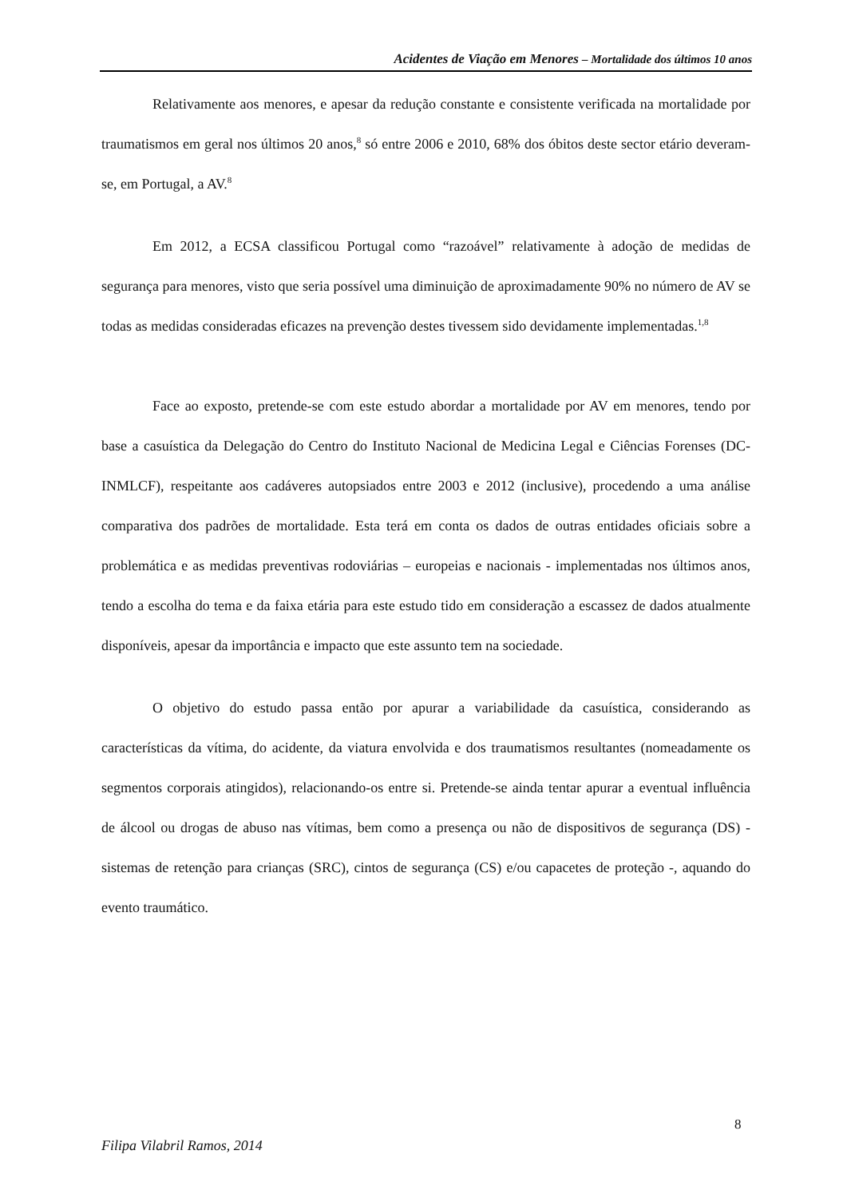Acidentes de Viação em Menores – Mortalidade dos últimos 10 anos
Relativamente aos menores, e apesar da redução constante e consistente verificada na mortalidade por traumatismos em geral nos últimos 20 anos,<sup>8</sup> só entre 2006 e 2010, 68% dos óbitos deste sector etário deveram-se, em Portugal, a AV.<sup>8</sup>
Em 2012, a ECSA classificou Portugal como “razoável” relativamente à adoção de medidas de segurança para menores, visto que seria possível uma diminuição de aproximadamente 90% no número de AV se todas as medidas consideradas eficazes na prevenção destes tivessem sido devidamente implementadas.<sup>1,8</sup>
Face ao exposto, pretende-se com este estudo abordar a mortalidade por AV em menores, tendo por base a casuística da Delegação do Centro do Instituto Nacional de Medicina Legal e Ciências Forenses (DC-INMLCF), respeitante aos cadáveres autopsiados entre 2003 e 2012 (inclusive), procedendo a uma análise comparativa dos padrões de mortalidade. Esta terá em conta os dados de outras entidades oficiais sobre a problemática e as medidas preventivas rodoviárias – europeias e nacionais - implementadas nos últimos anos, tendo a escolha do tema e da faixa etária para este estudo tido em consideração a escassez de dados atualmente disponíveis, apesar da importância e impacto que este assunto tem na sociedade.
O objetivo do estudo passa então por apurar a variabilidade da casuística, considerando as características da vítima, do acidente, da viatura envolvida e dos traumatismos resultantes (nomeadamente os segmentos corporais atingidos), relacionando-os entre si. Pretende-se ainda tentar apurar a eventual influência de álcool ou drogas de abuso nas vítimas, bem como a presença ou não de dispositivos de segurança (DS) - sistemas de retenção para crianças (SRC), cintos de segurança (CS) e/ou capacetes de proteção -, aquando do evento traumático.
8
Filipa Vilabril Ramos, 2014